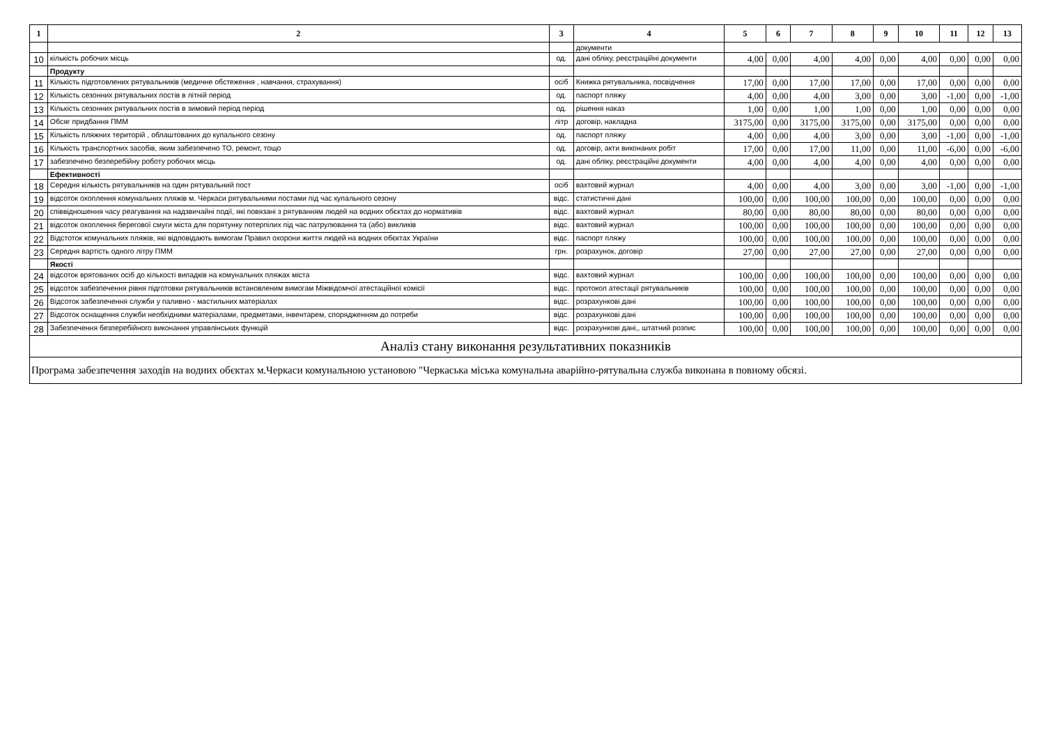| 1 | 2 | 3 | 4 | 5 | 6 | 7 | 8 | 9 | 10 | 11 | 12 | 13 |
| --- | --- | --- | --- | --- | --- | --- | --- | --- | --- | --- | --- | --- |
| | | | документи | | | | | | | | | |
| 10 | кількість робочих місць | од. | дані обліку, реєстраційні документи | 4,00 | 0,00 | 4,00 | 4,00 | 0,00 | 4,00 | 0,00 | 0,00 | 0,00 |
| | Продукту | | | | | | | | | | | |
| 11 | Кількість підготовлених рятувальників (медичне обстеження , навчання, страхування) | осіб | Книжка рятувальника, посвідчення | 17,00 | 0,00 | 17,00 | 17,00 | 0,00 | 17,00 | 0,00 | 0,00 | 0,00 |
| 12 | Кількість сезонних рятувальних постів в літній період | од. | паспорт пляжу | 4,00 | 0,00 | 4,00 | 3,00 | 0,00 | 3,00 | -1,00 | 0,00 | -1,00 |
| 13 | Кількість сезонних рятувальних постів в зимовий період період | од. | рішення наказ | 1,00 | 0,00 | 1,00 | 1,00 | 0,00 | 1,00 | 0,00 | 0,00 | 0,00 |
| 14 | Обсяг придбання ПММ | літр | договір, накладна | 3175,00 | 0,00 | 3175,00 | 3175,00 | 0,00 | 3175,00 | 0,00 | 0,00 | 0,00 |
| 15 | Кількість пляжних територій , облаштованих до купального сезону | од. | паспорт пляжу | 4,00 | 0,00 | 4,00 | 3,00 | 0,00 | 3,00 | -1,00 | 0,00 | -1,00 |
| 16 | Кількість транспортних засобів, яким забезпечено ТО, ремонт, тощо | од. | договір, акти виконаних робіт | 17,00 | 0,00 | 17,00 | 11,00 | 0,00 | 11,00 | -6,00 | 0,00 | -6,00 |
| 17 | забезпечено безперебійну роботу робочих місць | од. | дані обліку, реєстраційні документи | 4,00 | 0,00 | 4,00 | 4,00 | 0,00 | 4,00 | 0,00 | 0,00 | 0,00 |
| | Ефективності | | | | | | | | | | | |
| 18 | Середня кількість рятувальників на один рятувальний пост | осіб | вахтовий журнал | 4,00 | 0,00 | 4,00 | 3,00 | 0,00 | 3,00 | -1,00 | 0,00 | -1,00 |
| 19 | відсоток охоплення комунальних пляжів м. Черкаси рятувальними постами під час купального сезону | відс. | статистичні дані | 100,00 | 0,00 | 100,00 | 100,00 | 0,00 | 100,00 | 0,00 | 0,00 | 0,00 |
| 20 | співвідношення часу реагування на надзвичайні події, які повязані з рятуванням людей на водних обєктах до нормативів | відс. | вахтовий журнал | 80,00 | 0,00 | 80,00 | 80,00 | 0,00 | 80,00 | 0,00 | 0,00 | 0,00 |
| 21 | відсоток охоплення берегової смуги міста для порятунку потерпілих під час патрулювання та (або) викликів | відс. | вахтовий журнал | 100,00 | 0,00 | 100,00 | 100,00 | 0,00 | 100,00 | 0,00 | 0,00 | 0,00 |
| 22 | Відстоток комунальних пляжів, які відповідають вимогам Правил охорони життя людей на водних обєктах України | відс. | паспорт пляжу | 100,00 | 0,00 | 100,00 | 100,00 | 0,00 | 100,00 | 0,00 | 0,00 | 0,00 |
| 23 | Середня вартість одного літру ПММ | грн. | розрахунок, договір | 27,00 | 0,00 | 27,00 | 27,00 | 0,00 | 27,00 | 0,00 | 0,00 | 0,00 |
| | Якості | | | | | | | | | | | |
| 24 | відсоток врятованих осіб до кількості випадків на комунальних пляжах міста | відс. | вахтовий журнал | 100,00 | 0,00 | 100,00 | 100,00 | 0,00 | 100,00 | 0,00 | 0,00 | 0,00 |
| 25 | відсоток забезпечення рівня підготовки рятувальників встановленим вимогам Міжвідомчої атестаційної комісії | відс. | протокол атестації рятувальників | 100,00 | 0,00 | 100,00 | 100,00 | 0,00 | 100,00 | 0,00 | 0,00 | 0,00 |
| 26 | Відсоток забезпечення служби у паливно - мастильних матеріалах | відс. | розрахункові дані | 100,00 | 0,00 | 100,00 | 100,00 | 0,00 | 100,00 | 0,00 | 0,00 | 0,00 |
| 27 | Відсоток оснащення служби необхідними матеріалами, предметами, інвентарем, спорядженням до потреби | відс. | розрахункові дані | 100,00 | 0,00 | 100,00 | 100,00 | 0,00 | 100,00 | 0,00 | 0,00 | 0,00 |
| 28 | Забезпечення безперебійного виконання управлінських функцій | відс. | розрахункові дані,, штатний розпис | 100,00 | 0,00 | 100,00 | 100,00 | 0,00 | 100,00 | 0,00 | 0,00 | 0,00 |
| Аналіз стану виконання результативних показників | | | | | | | | | | | | |
| Програма забезпечення заходів на водних обєктах м.Черкаси комунальною установою "Черкаська міська комунальна аварійно-рятувальна служба виконана в повному обсязі. | | | | | | | | | | | | |